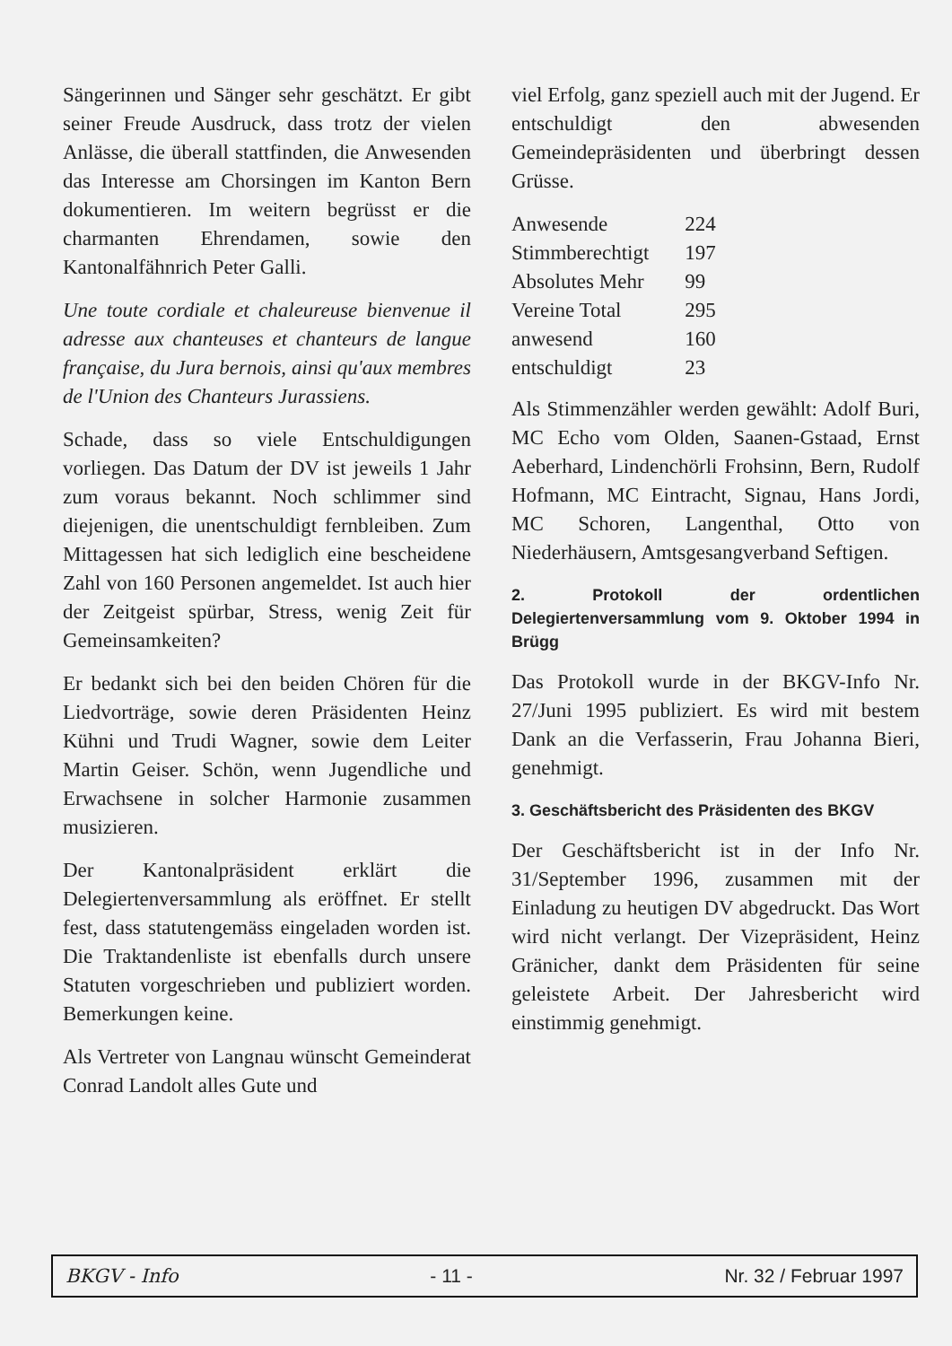Sängerinnen und Sänger sehr geschätzt. Er gibt seiner Freude Ausdruck, dass trotz der vielen Anlässe, die überall stattfinden, die Anwesenden das Interesse am Chorsingen im Kanton Bern dokumentieren. Im weitern begrüsst er die charmanten Ehrendamen, sowie den Kantonalfähnrich Peter Galli.
Une toute cordiale et chaleureuse bienvenue il adresse aux chanteuses et chanteurs de langue française, du Jura bernois, ainsi qu'aux membres de l'Union des Chanteurs Jurassiens.
Schade, dass so viele Entschuldigungen vorliegen. Das Datum der DV ist jeweils 1 Jahr zum voraus bekannt. Noch schlimmer sind diejenigen, die unentschuldigt fernbleiben. Zum Mittagessen hat sich lediglich eine bescheidene Zahl von 160 Personen angemeldet. Ist auch hier der Zeitgeist spürbar, Stress, wenig Zeit für Gemeinsamkeiten?
Er bedankt sich bei den beiden Chören für die Liedvorträge, sowie deren Präsidenten Heinz Kühni und Trudi Wagner, sowie dem Leiter Martin Geiser. Schön, wenn Jugendliche und Erwachsene in solcher Harmonie zusammen musizieren.
Der Kantonalpräsident erklärt die Delegiertenversammlung als eröffnet. Er stellt fest, dass statutengemäss eingeladen worden ist. Die Traktandenliste ist ebenfalls durch unsere Statuten vorgeschrieben und publiziert worden. Bemerkungen keine.
Als Vertreter von Langnau wünscht Gemeinderat Conrad Landolt alles Gute und
viel Erfolg, ganz speziell auch mit der Jugend. Er entschuldigt den abwesenden Gemeindepräsidenten und überbringt dessen Grüsse.
| Anwesende | 224 |
| Stimmberechtigt | 197 |
| Absolutes Mehr | 99 |
| Vereine Total | 295 |
| anwesend | 160 |
| entschuldigt | 23 |
Als Stimmenzähler werden gewählt: Adolf Buri, MC Echo vom Olden, Saanen-Gstaad, Ernst Aeberhard, Lindenchörli Frohsinn, Bern, Rudolf Hofmann, MC Eintracht, Signau, Hans Jordi, MC Schoren, Langenthal, Otto von Niederhäusern, Amtsgesangverband Seftigen.
2. Protokoll der ordentlichen Delegiertenversammlung vom 9. Oktober 1994 in Brügg
Das Protokoll wurde in der BKGV-Info Nr. 27/Juni 1995 publiziert. Es wird mit bestem Dank an die Verfasserin, Frau Johanna Bieri, genehmigt.
3. Geschäftsbericht des Präsidenten des BKGV
Der Geschäftsbericht ist in der Info Nr. 31/September 1996, zusammen mit der Einladung zu heutigen DV abgedruckt. Das Wort wird nicht verlangt. Der Vizepräsident, Heinz Gränicher, dankt dem Präsidenten für seine geleistete Arbeit. Der Jahresbericht wird einstimmig genehmigt.
BKGV - Info - 11 - Nr. 32 / Februar 1997